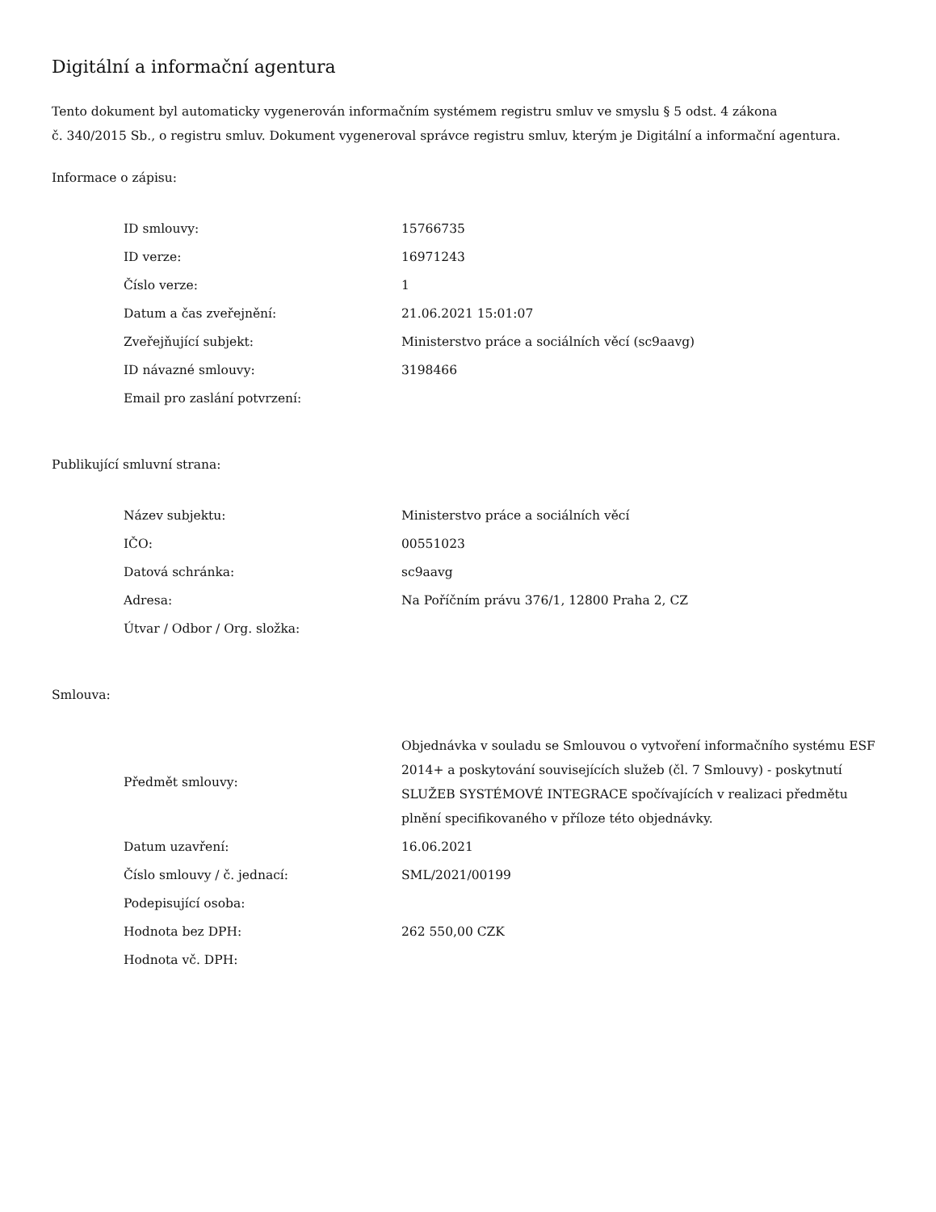Digitální a informační agentura
Tento dokument byl automaticky vygenerován informačním systémem registru smluv ve smyslu § 5 odst. 4 zákona
č. 340/2015 Sb., o registru smluv. Dokument vygeneroval správce registru smluv, kterým je Digitální a informační agentura.
Informace o zápisu:
| ID smlouvy: | 15766735 |
| ID verze: | 16971243 |
| Číslo verze: | 1 |
| Datum a čas zveřejnění: | 21.06.2021 15:01:07 |
| Zveřejňující subjekt: | Ministerstvo práce a sociálních věcí (sc9aavg) |
| ID návazné smlouvy: | 3198466 |
| Email pro zaslání potvrzení: | |
Publikující smluvní strana:
| Název subjektu: | Ministerstvo práce a sociálních věcí |
| IČO: | 00551023 |
| Datová schránka: | sc9aavg |
| Adresa: | Na Poříčním právu 376/1, 12800 Praha 2, CZ |
| Útvar / Odbor / Org. složka: | |
Smlouva:
| Předmět smlouvy: | Objednávka v souladu se Smlouvou o vytvoření informačního systému ESF 2014+ a poskytování souvisejících služeb (čl. 7 Smlouvy) - poskytnutí SLUŽEB SYSTÉMOVÉ INTEGRACE spočívajících v realizaci předmětu plnění specifikovaného v příloze této objednávky. |
| Datum uzavření: | 16.06.2021 |
| Číslo smlouvy / č. jednací: | SML/2021/00199 |
| Podepisující osoba: | |
| Hodnota bez DPH: | 262 550,00 CZK |
| Hodnota vč. DPH: | |